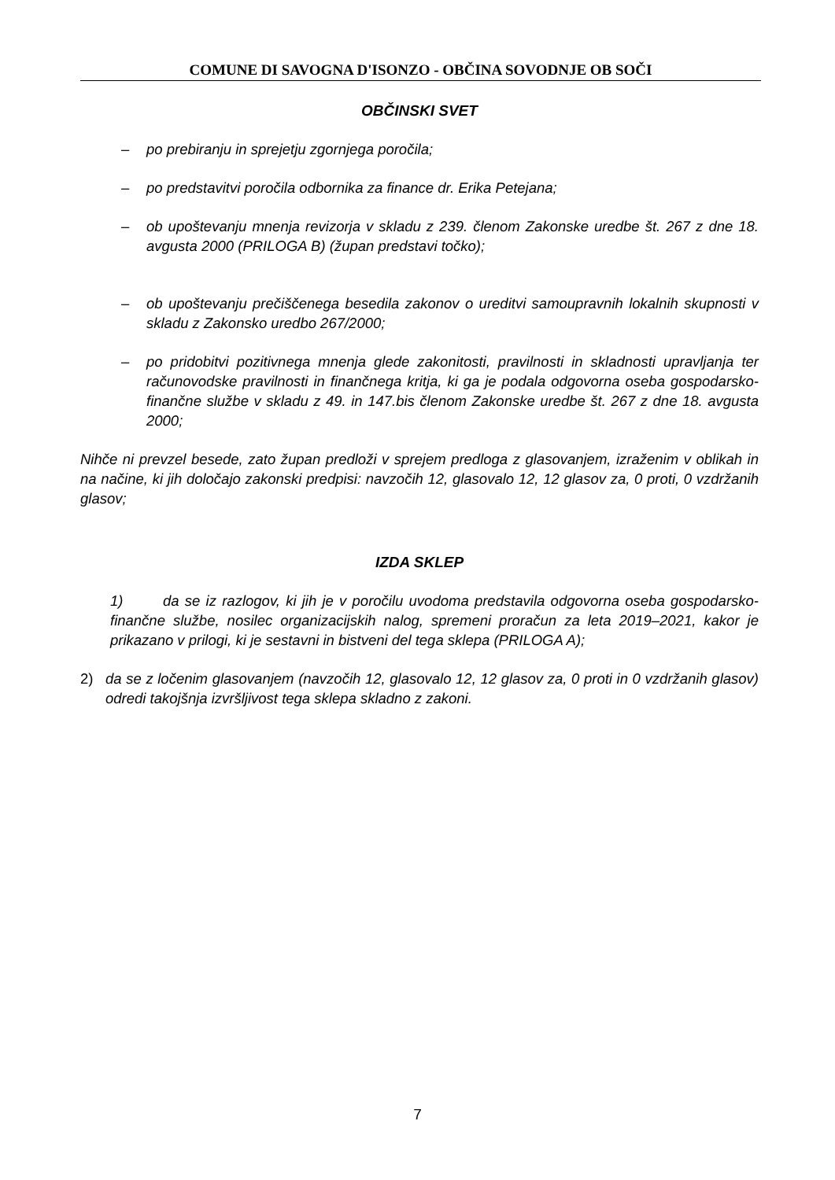COMUNE DI SAVOGNA D'ISONZO - OBČINA SOVODNJE OB SOČI
OBČINSKI SVET
– po prebiranju in sprejetju zgornjega poročila;
– po predstavitvi poročila odbornika za finance dr. Erika Petejana;
– ob upoštevanju mnenja revizorja v skladu z 239. členom Zakonske uredbe št. 267 z dne 18. avgusta 2000 (PRILOGA B) (župan predstavi točko);
– ob upoštevanju prečiščenega besedila zakonov o ureditvi samoupravnih lokalnih skupnosti v skladu z Zakonsko uredbo 267/2000;
– po pridobitvi pozitivnega mnenja glede zakonitosti, pravilnosti in skladnosti upravljanja ter računovodske pravilnosti in finančnega kritja, ki ga je podala odgovorna oseba gospodarsko-finančne službe v skladu z 49. in 147.bis členom Zakonske uredbe št. 267 z dne 18. avgusta 2000;
Nihče ni prevzel besede, zato župan predloži v sprejem predloga z glasovanjem, izraženim v oblikah in na načine, ki jih določajo zakonski predpisi: navzočih 12, glasovalo 12, 12 glasov za, 0 proti, 0 vzdržanih glasov;
IZDA SKLEP
1) da se iz razlogov, ki jih je v poročilu uvodoma predstavila odgovorna oseba gospodarsko-finančne službe, nosilec organizacijskih nalog, spremeni proračun za leta 2019–2021, kakor je prikazano v prilogi, ki je sestavni in bistveni del tega sklepa (PRILOGA A);
2) da se z ločenim glasovanjem (navzočih 12, glasovalo 12, 12 glasov za, 0 proti in 0 vzdržanih glasov) odredi takojšnja izvršljivost tega sklepa skladno z zakoni.
7